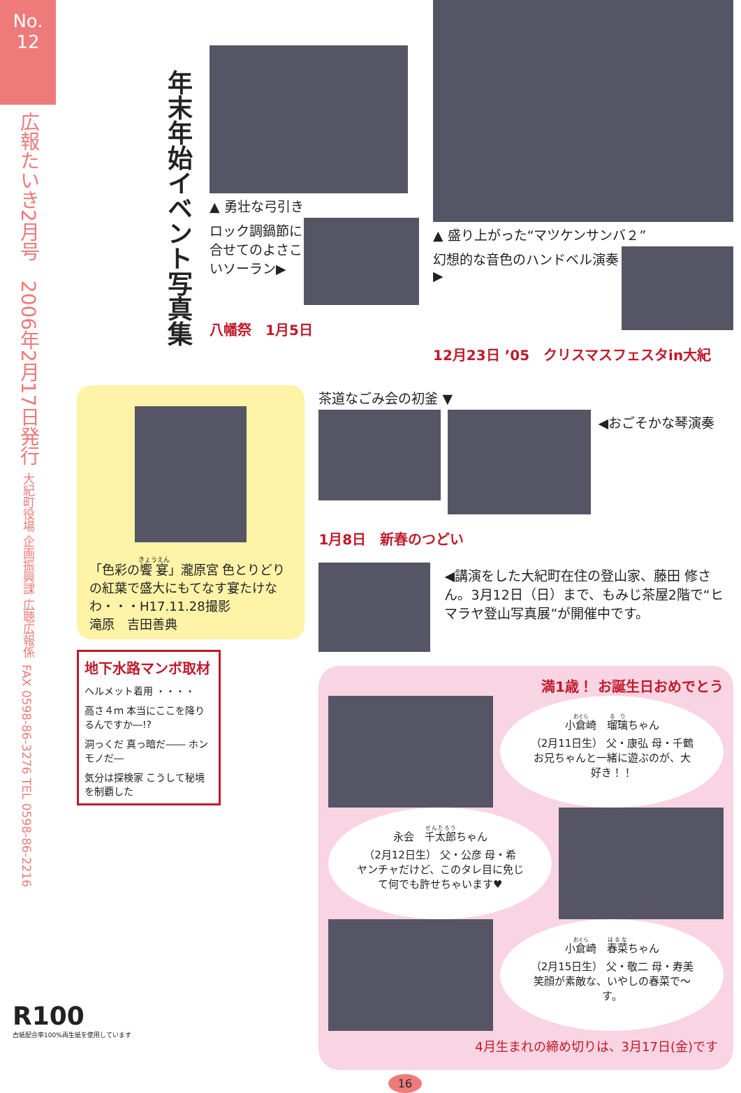No.
12
広報たいき2月号　2006年2月17日発行
大紀町役場 企画振興課 広聴広報係
FAX 0598-86-3276 TEL 0598-86-2216
年末年始イベント写真集
▲ 勇壮な弓引き
ロック調鍋節に合せてのよさこいソーラン▶
八幡祭　1月5日
▲ 盛り上がった“マツケンサンバ２”
幻想的な音色のハンドベル演奏▶
12月23日 ’05　クリスマスフェスタin大紀
「色彩の饗宴」瀧原宮 色とりどりの紅葉で盛大にもてなす宴たけなわ・・・H17.11.28撮影
滝原　吉田善典
地下水路マンボ取材
ヘルメット着用 ・・・・
高さ４ｍ 本当にここを降りるんですか―!?
洞っくだ 真っ暗だ―― ホンモノだ―
気分は探検家 こうして秘境を制覇した
茶道なごみ会の初釜 ▼
◀おごそかな琴演奏
1月8日　新春のつどい
◀講演をした大紀町在住の登山家、藤田 修さん。3月12日（日）まで、もみじ茶屋2階で“ヒマラヤ登山写真展”が開催中です。
満1歳！ お誕生日おめでとう
小倉崎　瑠璃ちゃん
（2月11日生） 父・康弘 母・千鶴
お兄ちゃんと一緒に遊ぶのが、大好き！！
永会　千太郎ちゃん
（2月12日生） 父・公彦 母・希
ヤンチャだけど、このタレ目に免じて何でも許せちゃいます♥
小倉崎　春菜ちゃん
（2月15日生） 父・敬二 母・寿美
笑顔が素敵な、いやしの春菜で～す。
4月生まれの締め切りは、3月17日(金)です
16
R100
古紙配合率100%再生紙を使用しています